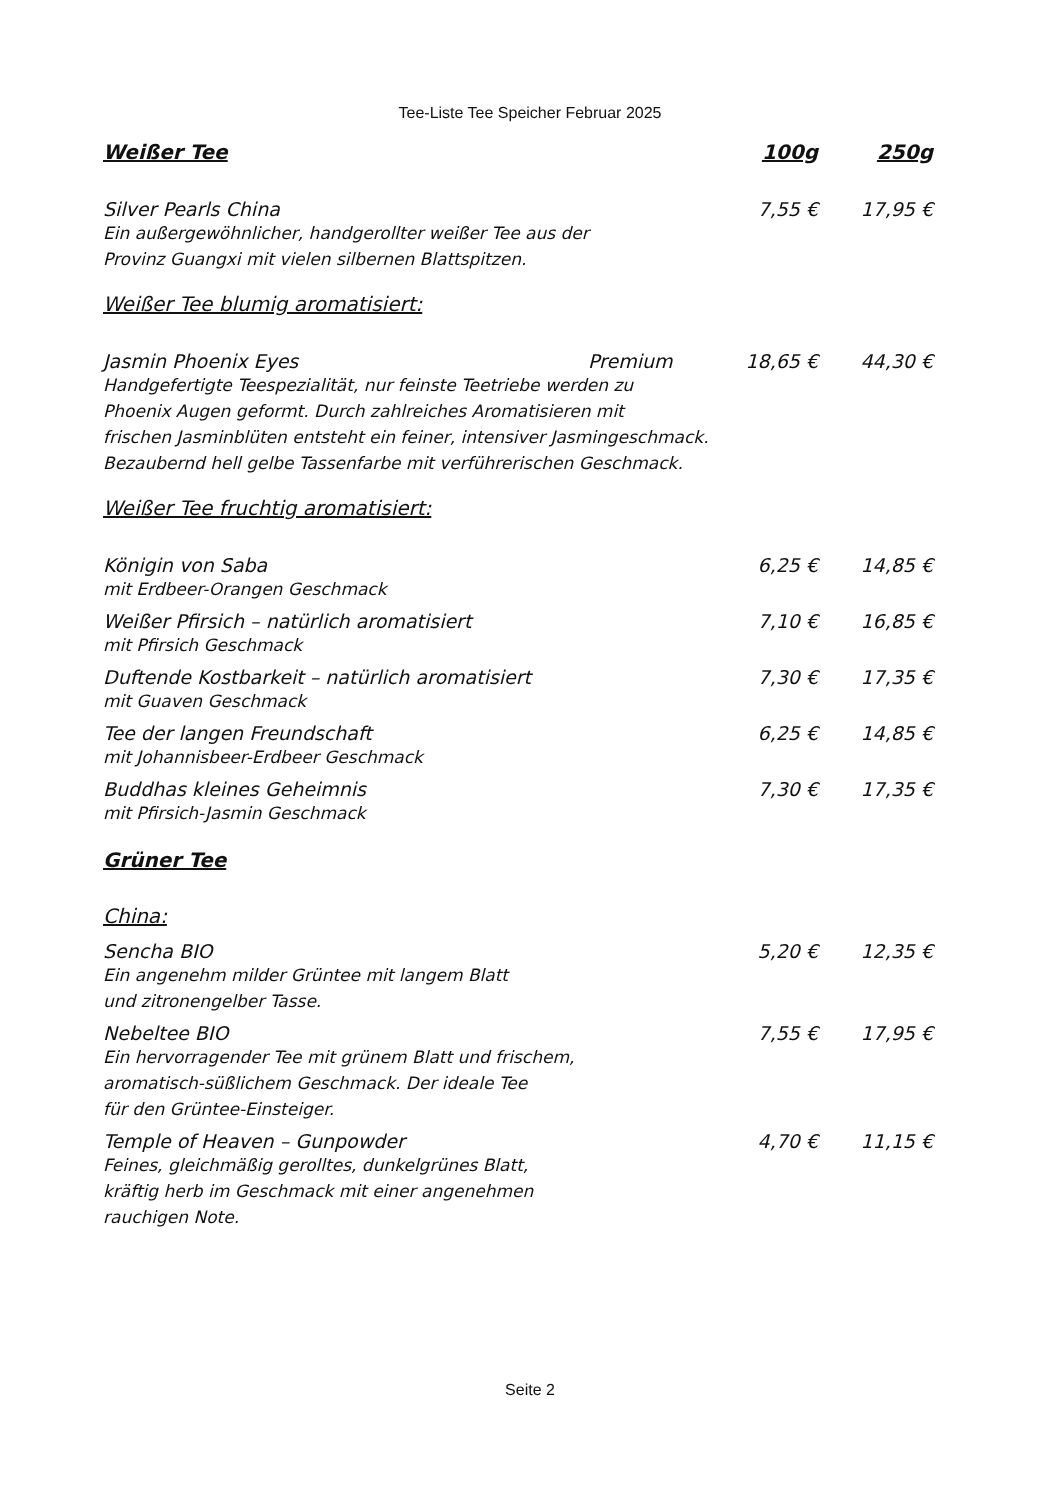Tee-Liste Tee Speicher Februar 2025
Weißer Tee 100g 250g
Silver Pearls China 7,55 € 17,95 €
Ein außergewöhnlicher, handgerollter weißer Tee aus der
Provinz Guangxi mit vielen silbernen Blattspitzen.
Weißer Tee blumig aromatisiert:
Jasmin Phoenix Eyes Premium 18,65 € 44,30 €
Handgefertigte Teespezialität, nur feinste Teetriebe werden zu
Phoenix Augen geformt. Durch zahlreiches Aromatisieren mit
frischen Jasminblüten entsteht ein feiner, intensiver Jasmingeschmack.
Bezaubernd hell gelbe Tassenfarbe mit verführerischen Geschmack.
Weißer Tee fruchtig aromatisiert:
Königin von Saba 6,25 € 14,85 €
mit Erdbeer-Orangen Geschmack
Weißer Pfirsich – natürlich aromatisiert 7,10 € 16,85 €
mit Pfirsich Geschmack
Duftende Kostbarkeit – natürlich aromatisiert 7,30 € 17,35 €
mit Guaven Geschmack
Tee der langen Freundschaft 6,25 € 14,85 €
mit Johannisbeer-Erdbeer Geschmack
Buddhas kleines Geheimnis 7,30 € 17,35 €
mit Pfirsich-Jasmin Geschmack
Grüner Tee
China:
Sencha BIO 5,20 € 12,35 €
Ein angenehm milder Grüntee mit langem Blatt
und zitronengelber Tasse.
Nebeltee BIO 7,55 € 17,95 €
Ein hervorragender Tee mit grünem Blatt und frischem,
aromatisch-süßlichem Geschmack. Der ideale Tee
für den Grüntee-Einsteiger.
Temple of Heaven – Gunpowder 4,70 € 11,15 €
Feines, gleichmäßig gerolltes, dunkelgrünes Blatt,
kräftig herb im Geschmack mit einer angenehmen
rauchigen Note.
Seite 2